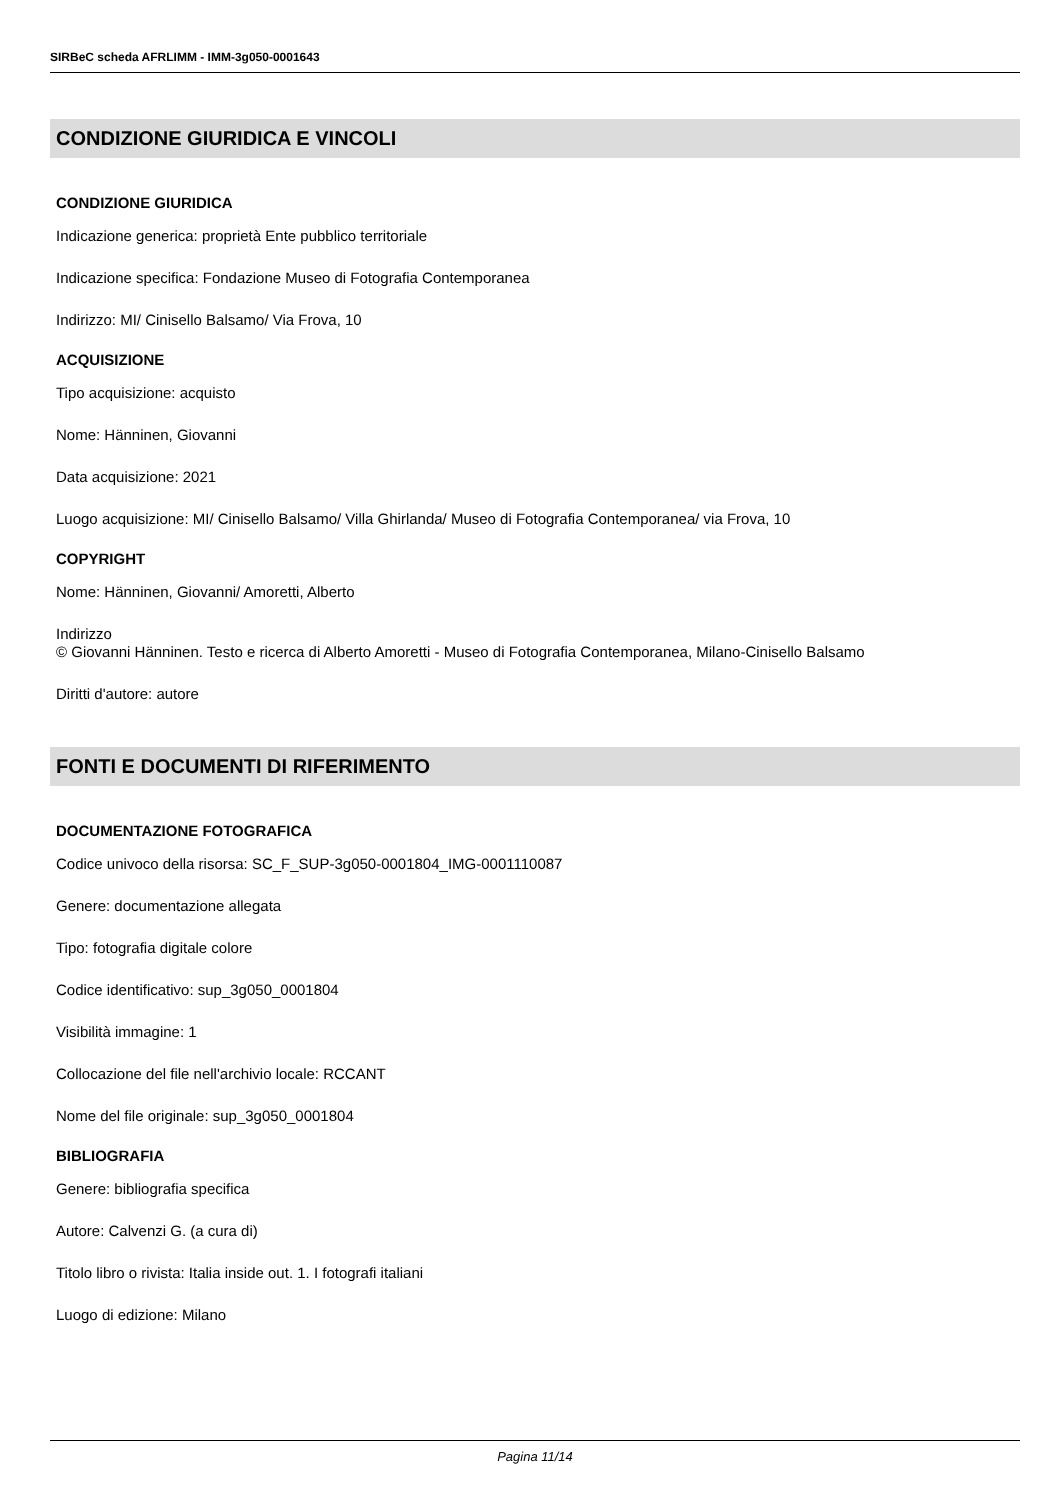SIRBeC scheda AFRLIMM - IMM-3g050-0001643
CONDIZIONE GIURIDICA E VINCOLI
CONDIZIONE GIURIDICA
Indicazione generica: proprietà Ente pubblico territoriale
Indicazione specifica: Fondazione Museo di Fotografia Contemporanea
Indirizzo: MI/ Cinisello Balsamo/ Via Frova, 10
ACQUISIZIONE
Tipo acquisizione: acquisto
Nome: Hänninen, Giovanni
Data acquisizione: 2021
Luogo acquisizione: MI/ Cinisello Balsamo/ Villa Ghirlanda/ Museo di Fotografia Contemporanea/ via Frova, 10
COPYRIGHT
Nome: Hänninen, Giovanni/ Amoretti, Alberto
Indirizzo
© Giovanni Hänninen. Testo e ricerca di Alberto Amoretti - Museo di Fotografia Contemporanea, Milano-Cinisello Balsamo
Diritti d'autore: autore
FONTI E DOCUMENTI DI RIFERIMENTO
DOCUMENTAZIONE FOTOGRAFICA
Codice univoco della risorsa: SC_F_SUP-3g050-0001804_IMG-0001110087
Genere: documentazione allegata
Tipo: fotografia digitale colore
Codice identificativo: sup_3g050_0001804
Visibilità immagine: 1
Collocazione del file nell'archivio locale: RCCANT
Nome del file originale: sup_3g050_0001804
BIBLIOGRAFIA
Genere: bibliografia specifica
Autore: Calvenzi G. (a cura di)
Titolo libro o rivista: Italia inside out. 1. I fotografi italiani
Luogo di edizione: Milano
Pagina 11/14